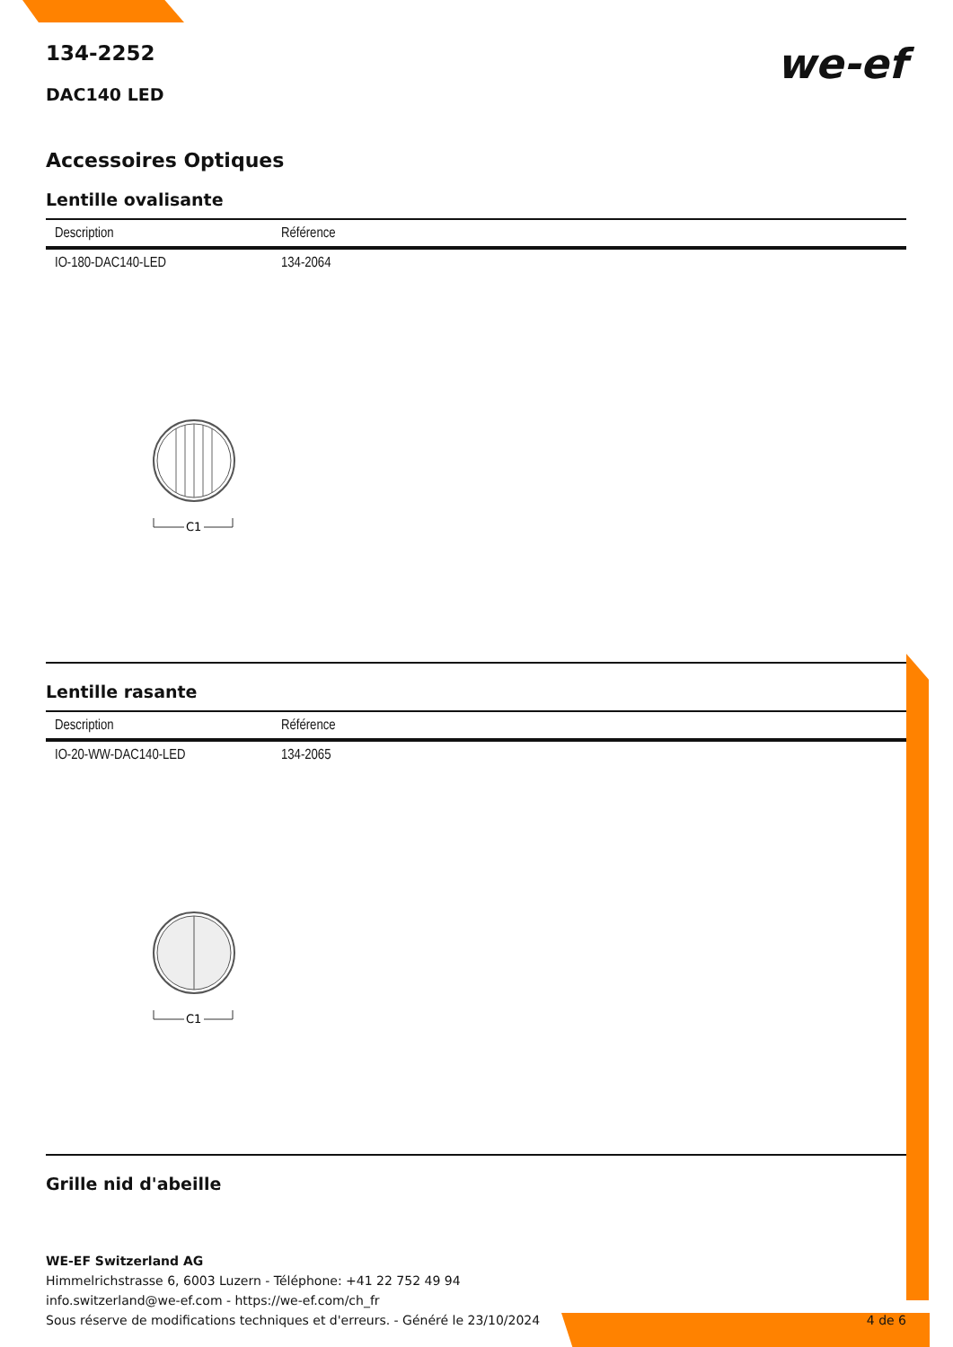we-ef
134-2252
DAC140 LED
Accessoires Optiques
Lentille ovalisante
| Description | Référence |
| --- | --- |
| IO-180-DAC140-LED | 134-2064 |
C1
Lentille rasante
| Description | Référence |
| --- | --- |
| IO-20-WW-DAC140-LED | 134-2065 |
C1
Grille nid d'abeille
WE-EF Switzerland AG
Himmelrichstrasse 6, 6003 Luzern - Téléphone: +41 22 752 49 94
info.switzerland@we-ef.com - https://we-ef.com/ch_fr
Sous réserve de modifications techniques et d'erreurs. - Généré le 23/10/2024 4 de 6